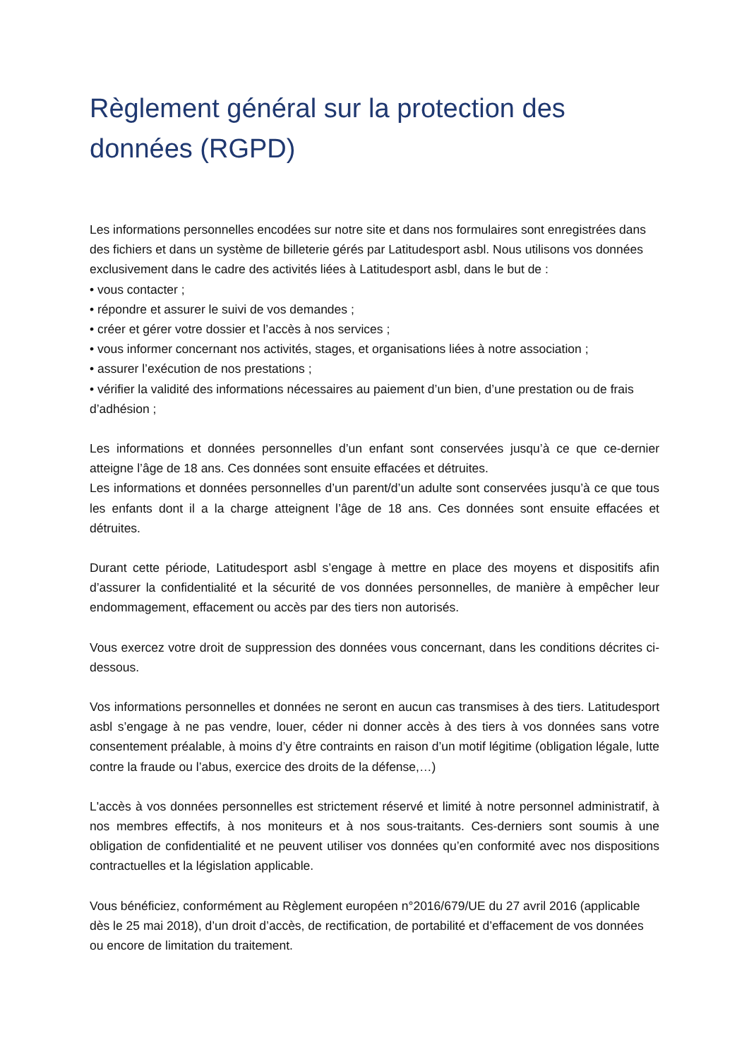Règlement général sur la protection des données (RGPD)
Les informations personnelles encodées sur notre site et dans nos formulaires sont enregistrées dans des fichiers et dans un système de billeterie gérés par Latitudesport asbl. Nous utilisons vos données exclusivement dans le cadre des activités liées à Latitudesport asbl, dans le but de :
• vous contacter ;
• répondre et assurer le suivi de vos demandes ;
• créer et gérer votre dossier et l’accès à nos services ;
• vous informer concernant nos activités, stages, et organisations liées à notre association ;
• assurer l’exécution de nos prestations ;
• vérifier la validité des informations nécessaires au paiement d’un bien, d’une prestation ou de frais d’adhésion ;
Les informations et données personnelles d’un enfant sont conservées jusqu’à ce que ce-dernier atteigne l’âge de 18 ans. Ces données sont ensuite effacées et détruites.
Les informations et données personnelles d’un parent/d’un adulte sont conservées jusqu’à ce que tous les enfants dont il a la charge atteignent l’âge de 18 ans. Ces données sont ensuite effacées et détruites.
Durant cette période, Latitudesport asbl s’engage à mettre en place des moyens et dispositifs afin d’assurer la confidentialité et la sécurité de vos données personnelles, de manière à empêcher leur endommagement, effacement ou accès par des tiers non autorisés.
Vous exercez votre droit de suppression des données vous concernant, dans les conditions décrites ci-dessous.
Vos informations personnelles et données ne seront en aucun cas transmises à des tiers. Latitudesport asbl s’engage à ne pas vendre, louer, céder ni donner accès à des tiers à vos données sans votre consentement préalable, à moins d’y être contraints en raison d’un motif légitime (obligation légale, lutte contre la fraude ou l’abus, exercice des droits de la défense,…)
L'accès à vos données personnelles est strictement réservé et limité à notre personnel administratif, à nos membres effectifs, à nos moniteurs et à nos sous-traitants. Ces-derniers sont soumis à une obligation de confidentialité et ne peuvent utiliser vos données qu’en conformité avec nos dispositions contractuelles et la législation applicable.
Vous bénéficiez, conformément au Règlement européen n°2016/679/UE du 27 avril 2016 (applicable dès le 25 mai 2018), d’un droit d’accès, de rectification, de portabilité et d’effacement de vos données ou encore de limitation du traitement.